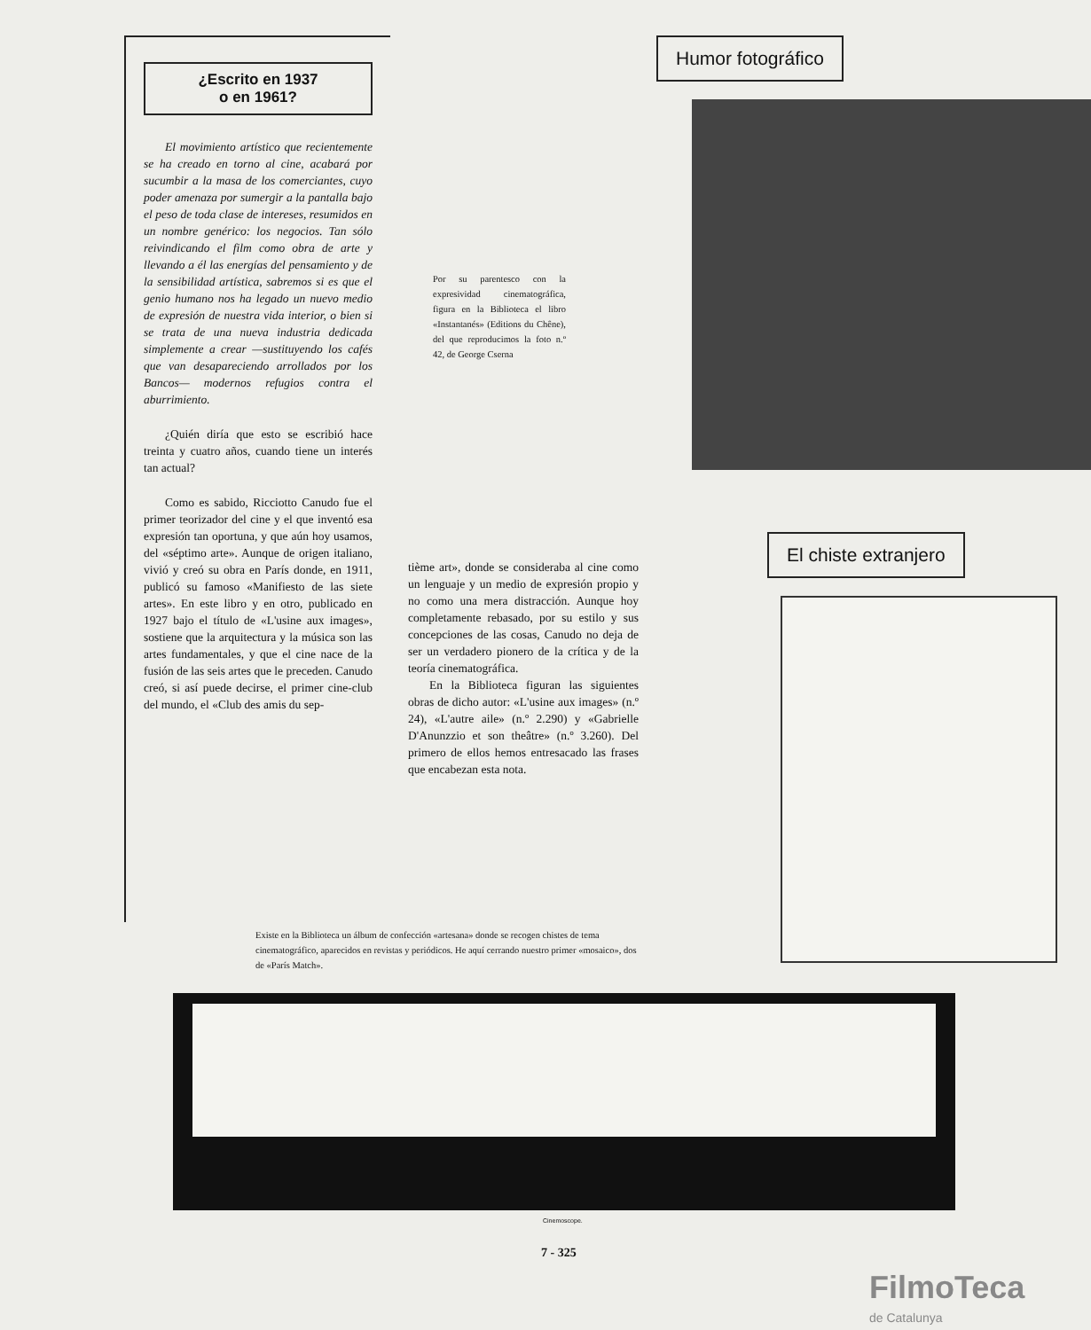¿Escrito en 1937
o en 1961?
El movimiento artístico que recientemente se ha creado en torno al cine, acabará por sucumbir a la masa de los comerciantes, cuyo poder amenaza por sumergir a la pantalla bajo el peso de toda clase de intereses, resumidos en un nombre genérico: los negocios. Tan sólo reivindicando el film como obra de arte y llevando a él las energías del pensamiento y de la sensibilidad artística, sabremos si es que el genio humano nos ha legado un nuevo medio de expresión de nuestra vida interior, o bien si se trata de una nueva industria dedicada simplemente a crear —sustituyendo los cafés que van desapareciendo arrollados por los Bancos— modernos refugios contra el aburrimiento.
¿Quién diría que esto se escribió hace treinta y cuatro años, cuando tiene un interés tan actual?
Como es sabido, Ricciotto Canudo fue el primer teorizador del cine y el que inventó esa expresión tan oportuna, y que aún hoy usamos, del «séptimo arte». Aunque de origen italiano, vivió y creó su obra en París donde, en 1911, publicó su famoso «Manifiesto de las siete artes». En este libro y en otro, publicado en 1927 bajo el título de «L'usine aux images», sostiene que la arquitectura y la música son las artes fundamentales, y que el cine nace de la fusión de las seis artes que le preceden. Canudo creó, si así puede decirse, el primer cine-club del mundo, el «Club des amis du sep-
tième art», donde se consideraba al cine como un lenguaje y un medio de expresión propio y no como una mera distracción. Aunque hoy completamente rebasado, por su estilo y sus concepciones de las cosas, Canudo no deja de ser un verdadero pionero de la crítica y de la teoría cinematográfica.
En la Biblioteca figuran las siguientes obras de dicho autor: «L'usine aux images» (n.º 24), «L'autre aile» (n.º 2.290) y «Gabrielle D'Anunzzio et son theâtre» (n.º 3.260). Del primero de ellos hemos entresacado las frases que encabezan esta nota.
Humor fotográfico
El chiste extranjero
Por su parentesco con la expresividad cinematográfica, figura en la Biblioteca el libro «Instantanés» (Editions du Chêne), del que reproducimos la foto n.º 42, de George Cserna
Existe en la Biblioteca un álbum de confección «artesana» donde se recogen chistes de tema cinematográfico, aparecidos en revistas y periódicos. He aquí cerrando nuestro primer «mosaico», dos de «París Match».
Cinemoscope.
7 - 325
FilmoTeca
de Catalunya